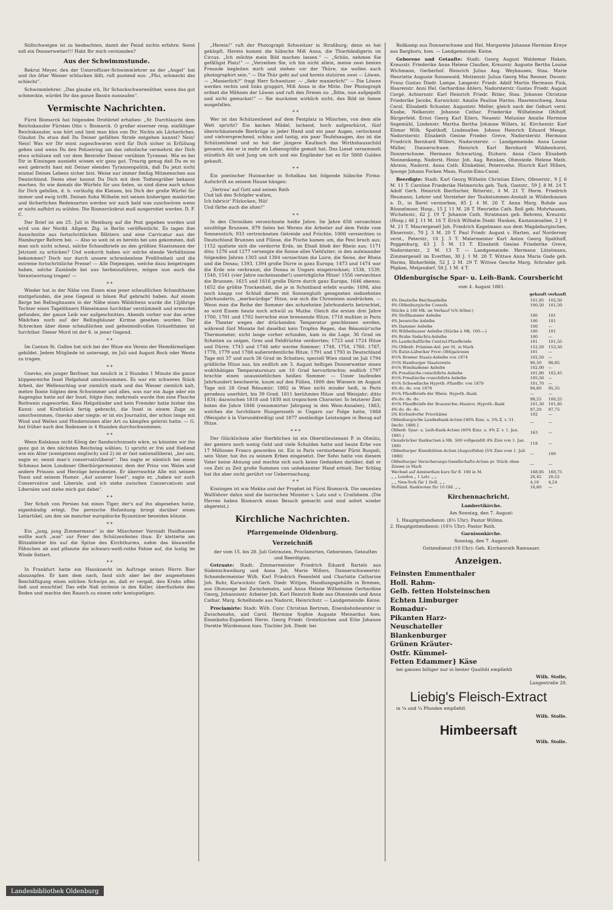Stillschweigen ist zu beobachten, damit der Feind nichts erfahre. Sonst soll ein Donnerwetter!!! Habt Ihr mich verstanden?
Aus der Schwimmstunde.
Rekrut Meyer, den der Unteroffizier-Schwimmlehrer an der „Angel“ hat und ihn öfter Wasser schlucken läßt, ruft pustend aus: „Pfui, schmeckt das schlecht“.
Schwimmlehrer: „Das glaube ich, Ihr Schockschwerenöther, wenn das gut schmeckte, würdet Ihr das ganze Bassin aussaufen“.
Vermischte Nachrichten.
Fürst Bismarck hat folgenden Drohbrief erhalten: „Sr. Durchlaucht dem Reichskanzler Fürsten Otto v. Bismarck. O großer eiserner resp. einfältiger Reichskanzler, was hört und liest man blos von Dir. Nichts als Lächerliches. Glaubst Du etwa daß Du Deiner gefällten Strafe entgehen kannst? Nein! Nein! Was wir Dir einst zugeschworen wird für Dich sicher in Erfüllung gehen und wenn Du den Polizeiring um das zehnfache vermehrst der Dich etwa schützen soll vor dem Bestrafer Deiner verübten Tyrannei. Wie es bei Dir in Kissingen aussieht wissen wir ganz gut. Traurig genug daß Du es so weit gebracht hast mit Deiner elenden Tyrannenpolitik, daß Du jetzt nicht einmal Deines Lebens sicher bist. Weise nur immer fleißig Mitmenschen aus Deutschland. Desto eher kannst Du Dich mit dem Todtengräber bekannt machen. So wie damals die Würfeln für uns fielen, so sind diese auch schon für Dich gefallen, d. h. vorläufig die Kleinen, bis Dich der große Würfel für immer und ewig trifft. Deinen Sohn Wilhelm mit seinen bisherigen maskirten und lächerlichen Redensarten werden wir auch bald was zuschwören wenn er nicht aufhört zu wühlen. Die Bismarcksbrut muß ausgerottet werden. D. F. C.
Der Brief ist am 25. Juli in Hamburg auf die Post gegeben worden und wird von der Nordd. Allgem. Ztg. in Berlin veröffentlicht. Es tagen ihm Ausschnitte aus fortschrittlichen Blättern und eine Carricatur aus der Hamburger Reform bei. — Also so weit ist es bereits bei uns gekommen, daß man sich nicht scheut, solche Schandbriefe an den größten Staatsmann der Jetztzeit zu schicken? Und wodurch haben wir solche elende Verhältnisse bekommen? Doch nur durch unsere schrankenlose Preßfreiheit und die extreme fortschrittliche Presse! — Alle Diejenigen, welche dazu beigetragen haben, solche Zustände bei uns herbeizuführen, mögen nun auch die Verantwortung tragen! —
* *
Wieder hat in der Nähe von Essen eine jener scheußlichen Schandthaten stattgefunden, die jene Gegend in bösen Ruf gebracht haben. Auf einem Berge bei Rellinghausen in der Nähe eines Wäldchens wurde die 12jährige Tochter eines Tagelöhners Hämelmann furchtbar verstümmelt und ermordet gefunden, der ganze Leib war aufgeschnitten. Abends vorher war das arme Mädchen noch auf der Rellinghäuser Kirmse gesehen worden. Der Schrecken über diese scheußlichen und geheimnißvollen Gräuelthaten ist furchtbar. Dieser Mord ist der 6. in jener Gegend.
* *
Im Canton St. Gallen hat sich bei der Hitze ein Verein der Hemdärmeligen gebildet. Jedem Mitgliede ist untersagt, im Juli und August Rock oder Weste zu tragen.
* *
Gnevko, ein junger Berliner, hat neulich in 2 Stunden 1 Minute die ganze klippenreiche Insel Helgoland umschwommen. Es war ein schweres Stück Arbeit, der Wellenschlag war ziemlich stark und das Wasser ziemlich kalt, mehre Boote folgten dem Schwimmer und alles, was nur ein Auge oder ein Augenglas hatte auf der Insel, folgte ihm; mehrmals wurde ihm eine Flasche Rothwein zugeworfen. Kein Helgoländer und kein Fremder hatte bisher das Kunst- und Kraftstück fertig gebracht, die Insel in einem Zuge zu umschwimmen, Gnevko aber siegte; er ist ein Journalist, der schon lange mit Wind und Wellen und Hindernissen aller Art zu kämpfen gelernt hatte. — G. hat früher auch den Bodensee in 4 Stunden durchschwommen.
* *
Wenn Kalakaua nicht König der Sandwichsinseln wäre, so könnten wir ihn ganz gut in den nächsten Reichstag wählen; 1) spricht er frei und fließend wie ein Alter (wenigstens englisch) und 2) ist er fast nationalliberal, „bei uns, sagte er, nennt man's conservativliberal“. Das sagte er nämlich bei einen Schmaus beim Londoner Oberbürgermeister, dem der Prinz von Wales und andere Prinzen und Herzöge beiwohnten. Er überraschte Alle mit seinem Toast und seinem Humor. „Auf unserer Insel“, sagte er, „haben wir auch Conservative und Liberale, und ich stehe zwischen Conservativen und Liberalen und stehe mich gut dabei“.
* *
Der Schah von Persien hat einen Tiger, der's auf ihn abgesehen hatte, eigenhändig erlegt. Die persische Hofzeitung bringt darüber einen Leitartikel, um den sie mancher europäische Byzantiner beneiden könnte.
* *
Ein „jung, jung Zimmermann“ in der Münchener Vorstadt Haidhausen wollte auch „was“ zur Feier des Schützenfestes thun. Er kletterte am Blitzableiter bis auf die Spitze des Kirchthurms, nahm das blauweiße Fähnchen ab und pflanzte die schwarz-weiß-rothe Fahne auf, die lustig im Winde flattert.
* *
In Frankfurt hatte ein Hausknecht im Auftrage seines Herrn Bier abzuzapfen. Er kam dem nach, fand sich aber bei der angenehmen Beschäftigung einen solchen Schwips an, daß er vergaß, den Krahn offen ließ und einschlief. Das edle Naß strömte in den Keller, überfluthete den Boden und machte den Rausch zu einem sehr kostspieligen.
„Herein!“ ruft der Photograph Schweitzer in Straßburg; denn es hat geklopft. Herein kommt die hübsche Miß Anna, die Thierbändigerin im Circus. „Ich möchte mein Bild machen lassen.“ — „Schön, nehmen Sie gefälligst Platz!“ — „Verzeihen Sie, ich bin nicht allein, meine zwei besten Freunde begleiten mich und stehen vor der Thüre, sie wollen auch photographirt sein.“ — Die Thür geht auf und herein stolziren zwei — Löwen. — „Manierlich?“ fragt Herr Schweitzer. — „Sehr manierlich!“ — Die Löwen werden rechts und links gruppirt, Miß Anna in die Mitte. Der Photograph ordnet die Mähnen der Löwen und ruft den Dreien zu: „Bitte, nun aufgepaßt und nicht gemuckst!“ — Sie mucksten wirklich nicht, das Bild ist famos ausgefallen.
* *
Wer ist das Schützenliesel auf dem Festplatz in München, von dem alle Welt spricht? Ein keckes Mädel, lachend, hoch aufgeschürzt, fünf überschäumende Bierkrüge in jeder Hand und ein paar Augen, verlockend und vielversprechend, schlau und lustig, ein paar Teufelsaugen, das ist die Schützenliesel und so hat der jüngere Kaulbach das Wirthshausschild genannt, das er in mehr als Lebensgröße gemalt hat. Das Liesel versammelt stündlich Alt und Jung um sich und ein Engländer hat es für 5000 Gulden gekauft.
* *
Ein poetischer Hutmacher in Schalkau hat folgende hübsche Firma-Aufschrift an seinem Hause hängen:
„Vertrau' auf Gott und seinen Rath
Und laß den Schöpfer walten,
Ich fabricir' Filzlocken, Hüt'
Und färbe auch die alten!“
* *
In den Chroniken verzeichnete heiße Jahre. Im Jahre 658 versiechten unzählige Brunnen, 879 fielen bei Worms die Arbeiter auf dem Felde vom Sonnenstich; 933 vertrockneten Getreide und Früchte; 1000 versiechten in Deutschland Brunnen und Flüsse, die Fische kamen um, die Pest brach aus; 1152 spaltete sich die verdorrte Erde, im Elsaß blieb der Rhein aus; 1171 dito; 1276 und 1277 versengte die Sonne alles Viehfutter; in den aufeinander folgenden Jahren 1303 und 1304 versiechten die Loire, die Seine, der Rhein und die Donau; 1393, 1394 große Dürre in ganz Europa; 1473 und 1474 war die Erde wie verbrannt, die Donau in Ungarn eingetrocknet; 1538, 1539, 1540, 1541 (vier Jahre nacheinander!) unerträgliche Hitze! 1556 versiechten die Brunnen; 1615 und 1616 große Dürre durch ganz Europa, 1646 ebenso; 1652 die größte Trockenheit, die je in Schottland erlebt wurde; 1698, also noch knapp vor Schluß dieses mit Sonnengluth gesegneten siebzehnten Jahrhunderts, „merkwürdige“ Hitze, wie sich die Chronisten ausdrücken. — Wenn man die Reihe der Sommer des achzehnten Jahrhunderts betrachtet, so wird Einem heute noch schwül zu Muthe. Gleich die ersten drei Jahre 1700, 1701 und 1702 herrschte eine brennende Hitze; 1718 mußten in Paris die Theater wegen der drückenden Temperatur geschlossen werden, während fünf Monate fiel daselbst kein Tropfen Regen, das Réaumür'sche Thermometer, nicht lange vorher erfunden, kam in die Lage, 36 Grad im Schatten zu zeigen, Gras und Feldfrüchte verdorrten; 1723 und 1724 Hitze und Dürre; 1743 und 1746 sehr warme Sommer; 1748, 1754, 1760, 1767, 1778, 1779 und 1788 außerordentliche Hitze; 1791 und 1793 in Deutschland Tage mit 37 und auch 38 Grad im Schatten; speciell Wien stand im Juli 1794 gräßliche Hitze aus, bis endlich am 3. August heftiges Donnerwetter einen wohlthätigen Temperatursturz um 10 Grad hervorbrachte; endlich 1797 brachte einen unausstehlichen heißen Sommer. — Unser laufendes Jahrhundert bescheerte, kaum auf den Füßen, 1800 den Wienern im August Tage mit 28 Grad Réaumür; 1802 in Wien nicht minder heiß, in Paris geradezu unerhört, bis 39 Grad; 1811 berühmtes Hitze- und Weinjahr; ditto 1834; dazwischen 1818 und 1830 mit tropischem Character. In letzterer Zeit boten die Jahre 1846 (renommirter Jahrgang in den Wein-Annalen), 1863, welches die furchtbare Hungersnoth in Ungarn zur Folge hatte, 1868 (Weinjahr à la Vierunddreißig) und 1877 anständige Leistungen in Bezug auf Hitze.
* * *
Der Glücklichste aller Sterblichen ist ein Oberstlieutenant P. in Olmütz, der gestern noch wenig Geld und viele Schulden hatte und heute Erbe von 17 Millionen Francs geworden ist. Ein in Paris verstorbener Fürst Ruspoli, sein Vater, hat ihn zu seinem Erben eingesetzt. Der Sohn hatte von diesem Vater keine Ahnung und machte sich auch keine Gedanken darüber, daß er von Zeit zu Zeit große Summen von unbekannter Hand erhielt. Der Schlag hat ihn aber nicht gerührt vor Ueberraschung.
* *
Kissingen ist wie Mekka und der Prophet ist Fürst Bismarck. Die neuesten Wallfahrer dahin sind die bairischen Minister v. Lutz und v. Crailsheim. (Die Herren haben Bismarck einen Besuch gemacht und sind sofort wieder abgereist.)
Kirchliche Nachrichten.
Pfarrgemeinde Oldenburg.
Verzeichniß
der vom 15. bis 28. Juli Getrauten, Proclamirten, Geborenen, Getauften und Beerdigten.
Getraute: Stadt: Zimmermeister Friedrich Eduard Bartels aus Südenschweiburg und Anna Joh. Marie Willers, Donnerschweeerstr. Schneidermeister Wilh. Karl Friedrich Fesenfeld und Charlotte Catharine Joh. Buhr, Kurwickstr. Gerh. Diedr. Wittjen, Handlungsgehülfe in Bremen, aus Ohmwege bei Zwischenahn, und Anna Helene Wilhelmine Gerhardine Georg, Johannisstr. Arbeiter Joh. Karl Heinrich Bode aus Ohmstede und Anna Cathar. Marg. Schellstede aus Nadorst, Heinrichstr. — Landgemeinde: Keine.
Proclamirte: Stadt: Wilh. Conr. Christian Bertram, Eisenbahnbeamter in Zwischenahn, und Carol. Hermine Sophie Auguste Meinardus hies. Eisenbahn-Expedient Herm. Georg Friedr. Grotelüschen und Eilie Johanne Dorette Würdemann hies. Tischler Joh. Diedr. bei
Roßkamp aus Donnerschwee und Hel. Margarete Johanne Hermine Kreye aus Barghorn, hies. — Landgemeinde: Keine.
Geborene und Getaufte: Stadt: Georg August Waldemar Haken, Kreuzstr. Friederike Anna Helene Claußen, Kreuzstr. Auguste Bertha Louise Wichmann, Gerberhof. Heinrich Julius Aug. Weyhausen, Stau. Marie Henriette Auguste Sonnewald, Mottenstr. Julius Georg Max Renner, Dwostr. Franz Gustav Diedr. Lampe, Langestr. Friedr. Adolf Martin Hermann Fink, Haarenstr. Anni Hel. Gerhardine Ahlers, Nadorsterstr. Gustav Friedr. August Corgé, Achternstr. Karl Heinrich Friedr. Ritter, Stau. Johanne Christine Friederike Jacobs, Kurwickstr. Amalie Pauline Harms, Haarenschweg. Anna Carol. Elisabeth Schuster, Auguststr. Meller, gleich nach der Geburt verst. Knabe, Nelkenstr. Johanne Cathar. Friederike Wilhelmine Ohlhoff, Bürgerfeld. Ernst Georg Karl Eilers, Neuestr. Melusine Amalie Hermine Sagemühl, Lindenstr. Martha Bertha Johanne Willers, kl. Kirchenstr. Karl Elimar Wilh. Spalthoff, Lindenallee. Johann Heinrich Eduard Menge, Nadorsterstr. Elisabeth Gesine Frieder. Greve, Nadorsterstr. Hermann Friedrich Bernhard Willers, Nadorsterstr. — Landgemeinde: Anna Louise Müller, Donnerschwee. Heinrich Karl Bernhard Wübbenhorst, Donnerschwee. Hermann Schwarting, Etzhorn. Anna Clara Elisabeth Nonnenkamp, Nadorst. Heinr. Joh. Aug. Reinken, Ohmstede. Helene Math. Ahrens, Nadorst. Anna Cath. Klinkebiel, Petersvehn. Hinrich Karl Hillers, Ipwege Johann Focken Maas, Hunte-Ems-Canal.
Beerdigte: Stadt: Karl Georg Wilhelm Christian Eilers, Ofenerstr., 9 J. 6 M. 11 T. Caroline Friederike Helmerichs geb. Tack, Gaststr., 59 J. 8 M. 24 T. Adolf Gerh. Heinrich Bierfischer, Ritterstr., 4 M. 21 T. Herm. Friedrich Heumann, Lehrer und Vorsteher der Taubstummen-Anstalt in Wildeshausen a. D., in Barel verstorben, 85 J. 4 M. 26 T. Anna Marg. Rohde aus Rönnelmoor, Hosp., 15 J. 11 M. 28 T. Henriette Cath. Boß geb. Mohrhausen, Wichelnstr., 62 J. 19 T. Johanne Cath. Stratmann geb. Behrens, Kreuzstr. (Hosp.) 46 J. 11 M. 16 T. Erich Wilhelm Diedr. Hanken, Kastanienallee, 2 J. 9 M. 21 T. Maurergesell Joh. Friedrich Kagelmann aus dem Magdeburgischen, Ehnernstr., 70 J. 3 M. 20 T. Paul Friedr. August v. Harten, auf Norderney verst., Peterstr., 10 J. 3 T. Malermeister Karl Anton Georg Spalthoff, Poggenburg, 63 J. 5 M. 13 T. Elisabeth Gesine Friederike Greve, Nadorsterstr., 2 M. 13 T. — Landgemeinde: Hermann Littelmann, Zimmergesell im Everften, 30 J. 1 M. 20 T. Wittwe Anna Maria Gode geb. Harms, Bloherfelde, 52 J. 2 M. 29 T. Wittwe Gesche Marg. Schrader geb. Pöpken, Metjendorf, 58 J. 1 M. 4 T.
Oldenburgische Spar- u. Leih-Bank. Coursbericht
vom 4. August 1881.
| | gekauft | verkauft |
| --- | --- | --- |
| 4% Deutsche Reichsanleihe | 101,95 | 102,50 |
| 4% Oldenburgische Consols | 100,50 | 101,50 |
| Stücke à 100 Mk. im Verkauf ¼% höher.) | | |
| 4% Stollhammer Anleihe | 100 | 101 |
| 4% Jeversche Anleihe | 100 | 101 |
| 4% Dammer Anleihe | 100 | — |
| 4% Wildeshauser Anleihe (Stücke à Mk. 100.—) | 100 | 101 |
| 4% Brake Sielachts-Anleihe | 100 | — |
| 4% Landschaftliche Central-Pfandbriefe | 101 | 101,55 |
| 3% Oldenb. Prämien-Anl. per St. in Mark | 152,50 | 153,50 |
| 5% Eutin-Lübecker Prior.-Obligationen | 101 | — |
| 4½% Bremer Staats-Anleihe von 1874 | 102,50 | — |
| 3½% Hamburger Staatsrente | 90,30 | 90,85 |
| 4½% Wiesbadener Anleihe | 102,00 | — |
| 4% Preußische consolidirte Anleihe | 101,90 | 102,45 |
| 4½% Preußische consolidirte Anleihe | 105,50 | — |
| 4½% Schwedische Hypoth.-Pfandbr. von 1879 | 101,70 | — |
| 4% do. do. von 1878 | 94,80 | 95,35 |
| 4½% Pfandbriefe der Rhein. Hypoth.-Bank | — | — |
| 4% do. do. do. | 99,25 | 100,25 |
| 4½% Pfandbriefe der Braunschw.-Hannov. Hypoth.-Bank | 101,30 | 101,85 |
| 4% do. do. do. | 97,20 | 97,75 |
| 5% Körbisdorfer Prioritäten | 102 | — |
| Oldenburgische Landesbank-Actien [40% Einz. u. 5% Z. v. 31. Decbr. 1880.] | — | — |
| Oldenb. Spar- u. Leih-Bank-Actien (40% Einz. u. 4% Z. v. 1. Jan. 1881.) | 163 | — |
| Osnabrücker Bankactien à Mk. 500 vollgezahlt 4% Zins von 1. Jan. 1881 | 118 | — |
| Oldenburger Eisenhütten-Actien (Augustfehn) (5% Zins vom 1. Juli 1880) | — | 100 |
| Oldenburger Versicherungs-Gesellschafts-Actien pr. Stück ohne Zinsen in Mark | — | — |
| Wechsel auf Amsterdam kurz für fl. 100 in M. | 168,95 | 169,75 |
| „ „ London „ 1 Lstr. „ „ | 20,42 | 20,52 |
| „ „ New-York für 1 Doll. „ „ | 4,18 | 4,24 |
| Holländ. Banknoten für 10 Gld. „ „ | 16,80 | — |
Kirchennachricht.
Lambertikirche.
Am Sonntag, den 7. August:
1. Hauptgottesdienst: (8½ Uhr): Pastor Willms.
2. Hauptgottesdienst: (10½ Uhr): Pastor Roth.
Garnisonkirche.
Sonntag, den 7. August:
Gottesdienst (10 Uhr): Geh. Kirchenrath Ramsauer.
Anzeigen.
Feinsten Emmenthaler
Holl. Rahm-
Gelb. fetten Holsteinschen
Echten Limburger
Romadur-
Pikanten Harz-
Neuschateller
Blankenburger
Grünen Kräuter-
Ostfr. Kümmel-
Fetten Edammer} Käse
bei ganzen billiger nur in bester Qualität empfiehlt
Wilh. Stolle,
Langestraße 20.
Liebig's Fleisch-Extract
in ⅛ und ¼ Pfunden empfiehlt
Wilh. Stolle.
Himbeersaft
Wilh. Stolle.
Landesbibliothek Oldenburg